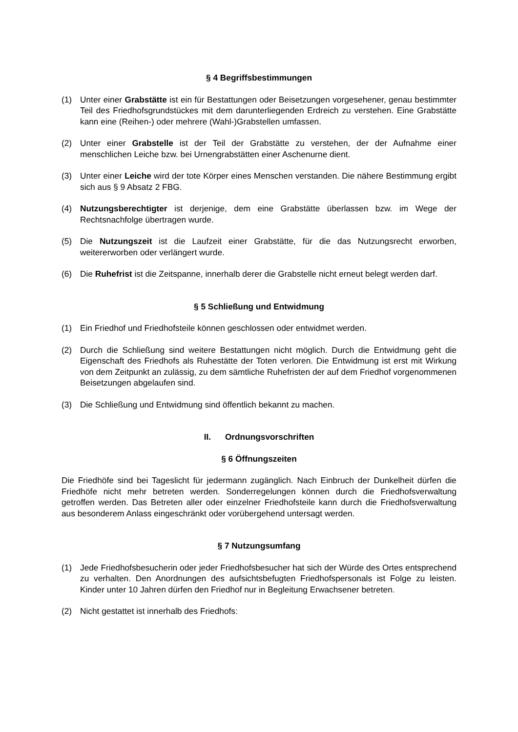§ 4 Begriffsbestimmungen
(1) Unter einer Grabstätte ist ein für Bestattungen oder Beisetzungen vorgesehener, genau bestimmter Teil des Friedhofsgrundstückes mit dem darunterliegenden Erdreich zu verstehen. Eine Grabstätte kann eine (Reihen-) oder mehrere (Wahl-)Grabstellen umfassen.
(2) Unter einer Grabstelle ist der Teil der Grabstätte zu verstehen, der der Aufnahme einer menschlichen Leiche bzw. bei Urnengrabstätten einer Aschenurne dient.
(3) Unter einer Leiche wird der tote Körper eines Menschen verstanden. Die nähere Bestimmung ergibt sich aus § 9 Absatz 2 FBG.
(4) Nutzungsberechtigter ist derjenige, dem eine Grabstätte überlassen bzw. im Wege der Rechtsnachfolge übertragen wurde.
(5) Die Nutzungszeit ist die Laufzeit einer Grabstätte, für die das Nutzungsrecht erworben, weitererworben oder verlängert wurde.
(6) Die Ruhefrist ist die Zeitspanne, innerhalb derer die Grabstelle nicht erneut belegt werden darf.
§ 5 Schließung und Entwidmung
(1) Ein Friedhof und Friedhofsteile können geschlossen oder entwidmet werden.
(2) Durch die Schließung sind weitere Bestattungen nicht möglich. Durch die Entwidmung geht die Eigenschaft des Friedhofs als Ruhestätte der Toten verloren. Die Entwidmung ist erst mit Wirkung von dem Zeitpunkt an zulässig, zu dem sämtliche Ruhefristen der auf dem Friedhof vorgenommenen Beisetzungen abgelaufen sind.
(3) Die Schließung und Entwidmung sind öffentlich bekannt zu machen.
II. Ordnungsvorschriften
§ 6 Öffnungszeiten
Die Friedhöfe sind bei Tageslicht für jedermann zugänglich. Nach Einbruch der Dunkelheit dürfen die Friedhöfe nicht mehr betreten werden. Sonderregelungen können durch die Friedhofsverwaltung getroffen werden. Das Betreten aller oder einzelner Friedhofsteile kann durch die Friedhofsverwaltung aus besonderem Anlass eingeschränkt oder vorübergehend untersagt werden.
§ 7 Nutzungsumfang
(1) Jede Friedhofsbesucherin oder jeder Friedhofsbesucher hat sich der Würde des Ortes entsprechend zu verhalten. Den Anordnungen des aufsichtsbefugten Friedhofspersonals ist Folge zu leisten. Kinder unter 10 Jahren dürfen den Friedhof nur in Begleitung Erwachsener betreten.
(2) Nicht gestattet ist innerhalb des Friedhofs: